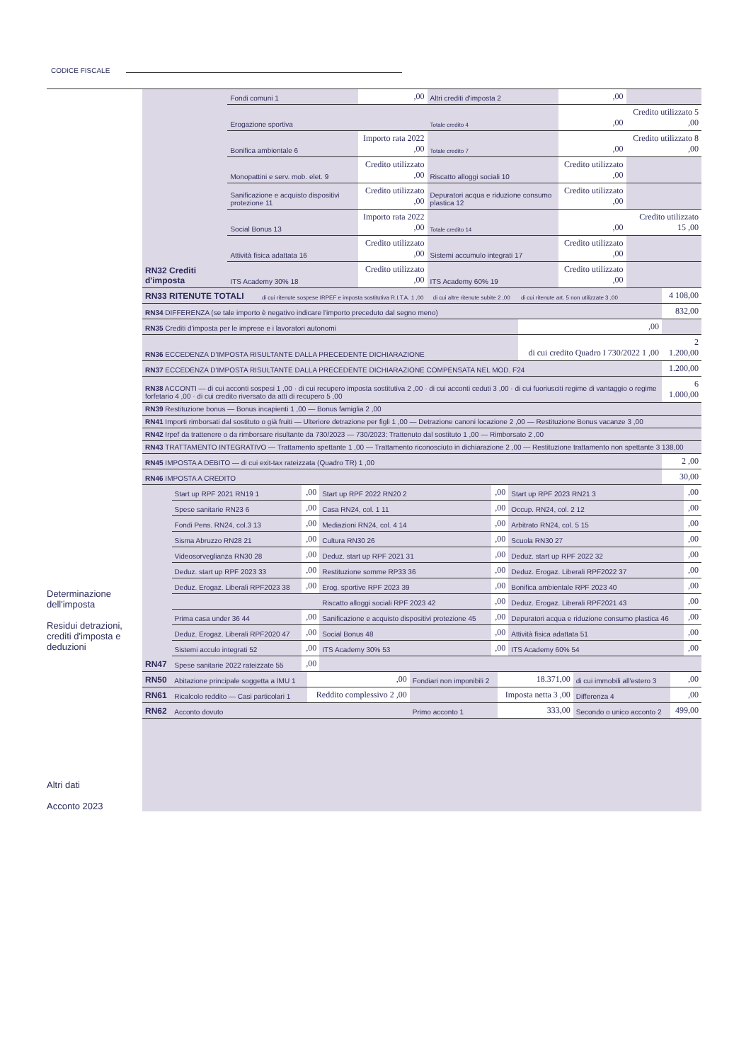CODICE FISCALE
Determinazione dell'imposta
Residui detrazioni, crediti d'imposta e deduzioni
Altri dati
Acconto 2023
| RN32 Crediti d'imposta | Fondi comuni 1 | ,00 | Altri crediti d'imposta 2 | ,00 | |
| | Erogazione sportiva | | Totale credito 4 | ,00 | Credito utilizzato 5 ,00 |
| | Bonifica ambientale 6 | Importo rata 2022 ,00 | Totale credito 7 | ,00 | Credito utilizzato 8 ,00 |
| | Monopattini e serv. mob. elet. 9 | Credito utilizzato ,00 | Riscatto alloggi sociali 10 | Credito utilizzato ,00 | |
| | Sanificazione e acquisto dispositivi protezione 11 | Credito utilizzato ,00 | Depuratori acqua e riduzione consumo plastica 12 | Credito utilizzato ,00 | |
| | Social Bonus 13 | Importo rata 2022 ,00 | Totale credito 14 | ,00 | Credito utilizzato 15 ,00 |
| | Attività fisica adattata 16 | Credito utilizzato ,00 | Sistemi accumulo integrati 17 | Credito utilizzato ,00 | |
| | ITS Academy 30% 18 | Credito utilizzato ,00 | ITS Academy 60% 19 | Credito utilizzato ,00 | |
| RN33 RITENUTE TOTALI | di cui ritenute sospese IRPEF e imposta sostitutiva R.I.T.A. 1 ,00 | di cui altre ritenute subite 2 ,00 | di cui ritenute art. 5 non utilizzate 3 ,00 | 4 108,00 |
| RN34 DIFFERENZA (se tale importo è negativo indicare l'importo preceduto dal segno meno) | | | | 832,00 |
| RN35 Crediti d'imposta per le imprese e i lavoratori autonomi | | | ,00 | |
| RN36 ECCEDENZA D'IMPOSTA RISULTANTE DALLA PRECEDENTE DICHIARAZIONE | | | di cui credito Quadro I 730/2022 1 ,00 | 2 1.200,00 |
| RN37 ECCEDENZA D'IMPOSTA RISULTANTE DALLA PRECEDENTE DICHIARAZIONE COMPENSATA NEL MOD. F24 | | | | 1.200,00 |
| RN38 ACCONTI — di cui acconti sospesi 1 ,00 · di cui recupero imposta sostitutiva 2 ,00 · di cui acconti ceduti 3 ,00 · di cui fuoriusciti regime di vantaggio o regime forfetario 4 ,00 · di cui credito riversato da atti di recupero 5 ,00 | | | | 6 1.000,00 |
| RN39 Restituzione bonus — Bonus incapienti 1 ,00 — Bonus famiglia 2 ,00 | | | | |
| RN41 Importi rimborsati dal sostituto o già fruiti — Ulteriore detrazione per figli 1 ,00 — Detrazione canoni locazione 2 ,00 — Restituzione Bonus vacanze 3 ,00 | | | | |
| RN42 Irpef da trattenere o da rimborsare risultante da 730/2023 — 730/2023: Trattenuto dal sostituto 1 ,00 — Rimborsato 2 ,00 | | | | |
| RN43 TRATTAMENTO INTEGRATIVO — Trattamento spettante 1 ,00 — Trattamento riconosciuto in dichiarazione 2 ,00 — Restituzione trattamento non spettante 3 138,00 | | | | |
| RN45 IMPOSTA A DEBITO — di cui exit-tax rateizzata (Quadro TR) 1 ,00 | | | | 2 ,00 |
| RN46 IMPOSTA A CREDITO | | | | 30,00 |
| RN47 | Start up RPF 2021 RN19 1 | ,00 | Start up RPF 2022 RN20 2 | ,00 | Start up RPF 2023 RN21 3 | ,00 |
| | Spese sanitarie RN23 6 | ,00 | Casa RN24, col. 1 11 | ,00 | Occup. RN24, col. 2 12 | ,00 |
| | Fondi Pens. RN24, col.3 13 | ,00 | Mediazioni RN24, col. 4 14 | ,00 | Arbitrato RN24, col. 5 15 | ,00 |
| | Sisma Abruzzo RN28 21 | ,00 | Cultura RN30 26 | ,00 | Scuola RN30 27 | ,00 |
| | Videosorveglianza RN30 28 | ,00 | Deduz. start up RPF 2021 31 | ,00 | Deduz. start up RPF 2022 32 | ,00 |
| | Deduz. start up RPF 2023 33 | ,00 | Restituzione somme RP33 36 | ,00 | Deduz. Erogaz. Liberali RPF2022 37 | ,00 |
| | Deduz. Erogaz. Liberali RPF2023 38 | ,00 | Erog. sportive RPF 2023 39 | ,00 | Bonifica ambientale RPF 2023 40 | ,00 |
| | | | Riscatto alloggi sociali RPF 2023 42 | ,00 | Deduz. Erogaz. Liberali RPF2021 43 | ,00 |
| | Prima casa under 36 44 | ,00 | Sanificazione e acquisto dispositivi protezione 45 | ,00 | Depuratori acqua e riduzione consumo plastica 46 | ,00 |
| | Deduz. Erogaz. Liberali RPF2020 47 | ,00 | Social Bonus 48 | ,00 | Attività fisica adattata 51 | ,00 |
| | Sistemi acculo integrati 52 | ,00 | ITS Academy 30% 53 | ,00 | ITS Academy 60% 54 | ,00 |
| | Spese sanitarie 2022 rateizzate 55 | ,00 | | | | |
| RN50 | Abitazione principale soggetta a IMU 1 | ,00 | Fondiari non imponibili 2 | 18.371,00 | di cui immobili all'estero 3 | ,00 |
| RN61 | Ricalcolo reddito — Casi particolari 1 | Reddito complessivo 2 ,00 | | Imposta netta 3 ,00 | Differenza 4 | ,00 |
| RN62 | Acconto dovuto | | Primo acconto 1 | 333,00 | Secondo o unico acconto 2 | 499,00 |